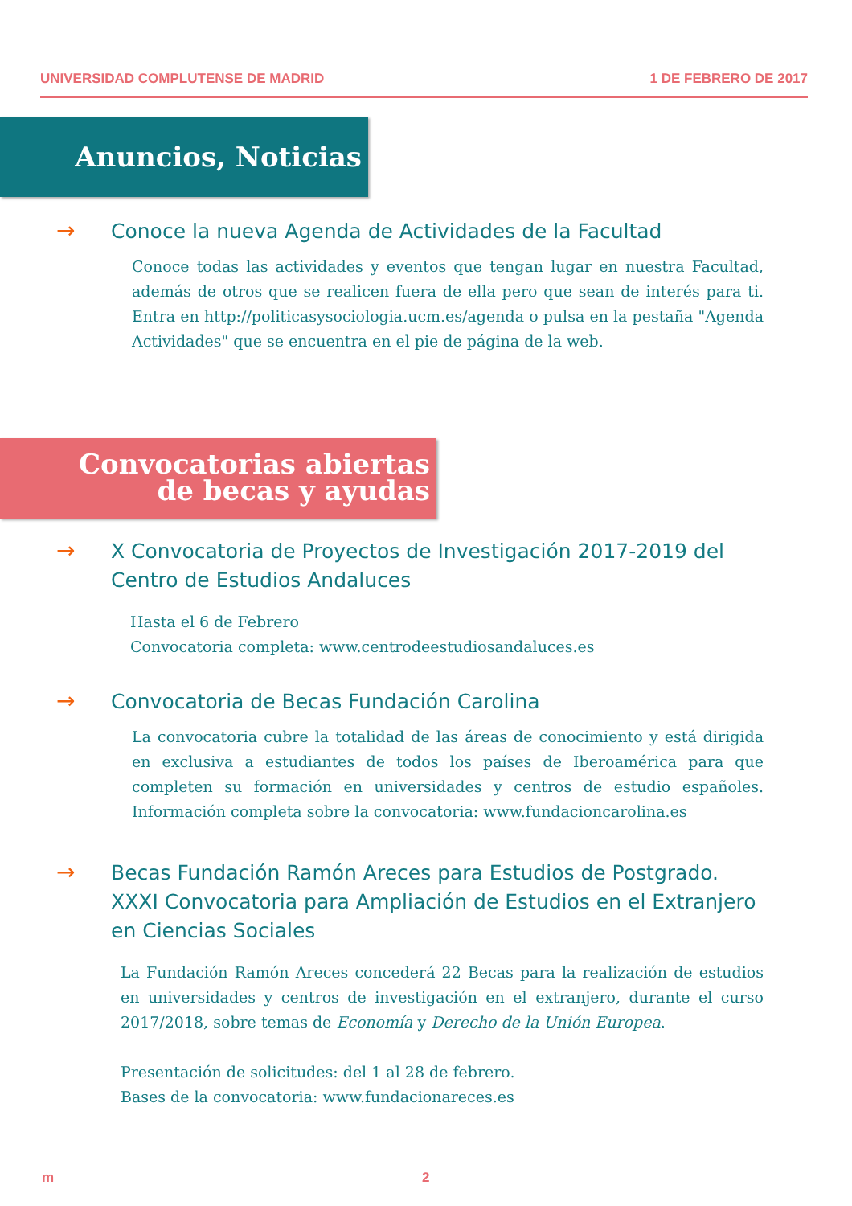UNIVERSIDAD COMPLUTENSE DE MADRID 1 DE FEBRERO DE 2017
Anuncios, Noticias
→
Conoce la nueva Agenda de Actividades de la Facultad
Conoce todas las actividades y eventos que tengan lugar en nuestra Facultad, además de otros que se realicen fuera de ella pero que sean de interés para ti. Entra en http://politicasysociologia.ucm.es/agenda o pulsa en la pestaña "Agenda Actividades" que se encuentra en el pie de página de la web.
Convocatorias abiertas
de becas y ayudas
→
X Convocatoria de Proyectos de Investigación 2017-2019 del Centro de Estudios Andaluces
Hasta el 6 de Febrero
Convocatoria completa: www.centrodeestudiosandaluces.es
→
Convocatoria de Becas Fundación Carolina
La convocatoria cubre la totalidad de las áreas de conocimiento y está dirigida en exclusiva a estudiantes de todos los países de Iberoamérica para que completen su formación en universidades y centros de estudio españoles. Información completa sobre la convocatoria: www.fundacioncarolina.es
→
Becas Fundación Ramón Areces para Estudios de Postgrado. XXXI Convocatoria para Ampliación de Estudios en el Extranjero en Ciencias Sociales
La Fundación Ramón Areces concederá 22 Becas para la realización de estudios en universidades y centros de investigación en el extranjero, durante el curso 2017/2018, sobre temas de Economía y Derecho de la Unión Europea.
Presentación de solicitudes: del 1 al 28 de febrero.
Bases de la convocatoria: www.fundacionareces.es
m 2